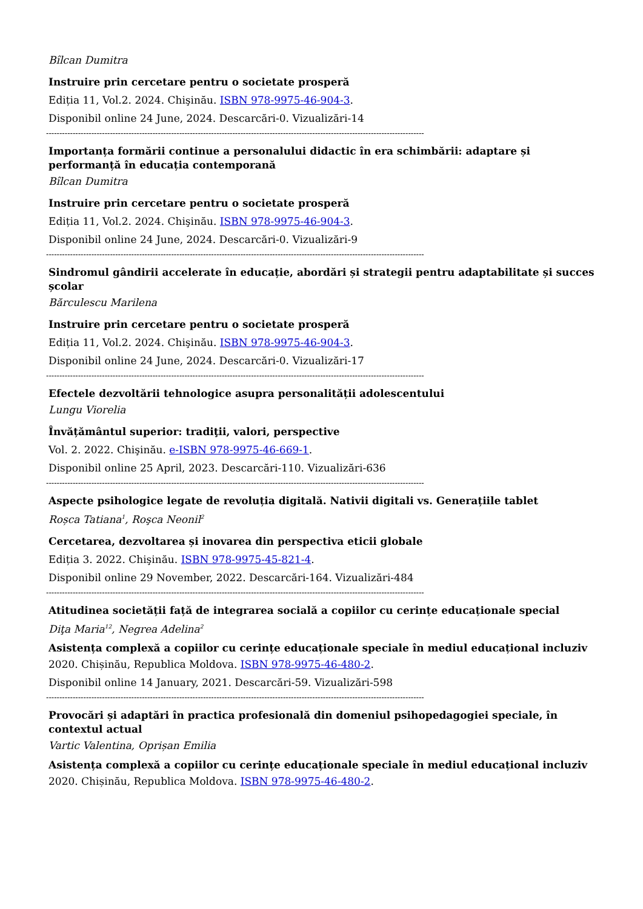Bîlcan Dumitra
Instruire prin cercetare pentru o societate prosperă
Ediția 11, Vol.2. 2024. Chişinău. ISBN 978-9975-46-904-3.
Disponibil online 24 June, 2024. Descarcări-0. Vizualizări-14
----------------------------------------------------------------------------------------------------------------------------------------------
Importanța formării continue a personalului didactic în era schimbării: adaptare și performanță în educația contemporană
Bîlcan Dumitra
Instruire prin cercetare pentru o societate prosperă
Ediția 11, Vol.2. 2024. Chişinău. ISBN 978-9975-46-904-3.
Disponibil online 24 June, 2024. Descarcări-0. Vizualizări-9
----------------------------------------------------------------------------------------------------------------------------------------------
Sindromul gândirii accelerate în educație, abordări și strategii pentru adaptabilitate și succes școlar
Bărculescu Marilena
Instruire prin cercetare pentru o societate prosperă
Ediția 11, Vol.2. 2024. Chişinău. ISBN 978-9975-46-904-3.
Disponibil online 24 June, 2024. Descarcări-0. Vizualizări-17
----------------------------------------------------------------------------------------------------------------------------------------------
Efectele dezvoltării tehnologice asupra personalității adolescentului
Lungu Viorelia
Învățământul superior: tradiţii, valori, perspective
Vol. 2. 2022. Chişinău. e-ISBN 978-9975-46-669-1.
Disponibil online 25 April, 2023. Descarcări-110. Vizualizări-636
----------------------------------------------------------------------------------------------------------------------------------------------
Aspecte psihologice legate de revoluția digitală. Nativii digitali vs. Generațiile tablet
Roșca Tatiana<sup>1</sup>, Roşca Neonil<sup>2</sup>
Cercetarea, dezvoltarea și inovarea din perspectiva eticii globale
Ediția 3. 2022. Chişinău. ISBN 978-9975-45-821-4.
Disponibil online 29 November, 2022. Descarcări-164. Vizualizări-484
----------------------------------------------------------------------------------------------------------------------------------------------
Atitudinea societății față de integrarea socială a copiilor cu cerințe educaționale special
Diţa Maria<sup>12</sup>, Negrea Adelina<sup>2</sup>
Asistența complexă a copiilor cu cerințe educaționale speciale în mediul educațional incluziv
2020. Chișinău, Republica Moldova. ISBN 978-9975-46-480-2.
Disponibil online 14 January, 2021. Descarcări-59. Vizualizări-598
----------------------------------------------------------------------------------------------------------------------------------------------
Provocări și adaptări în practica profesională din domeniul psihopedagogiei speciale, în contextul actual
Vartic Valentina, Oprișan Emilia
Asistența complexă a copiilor cu cerințe educaționale speciale în mediul educațional incluziv
2020. Chișinău, Republica Moldova. ISBN 978-9975-46-480-2.